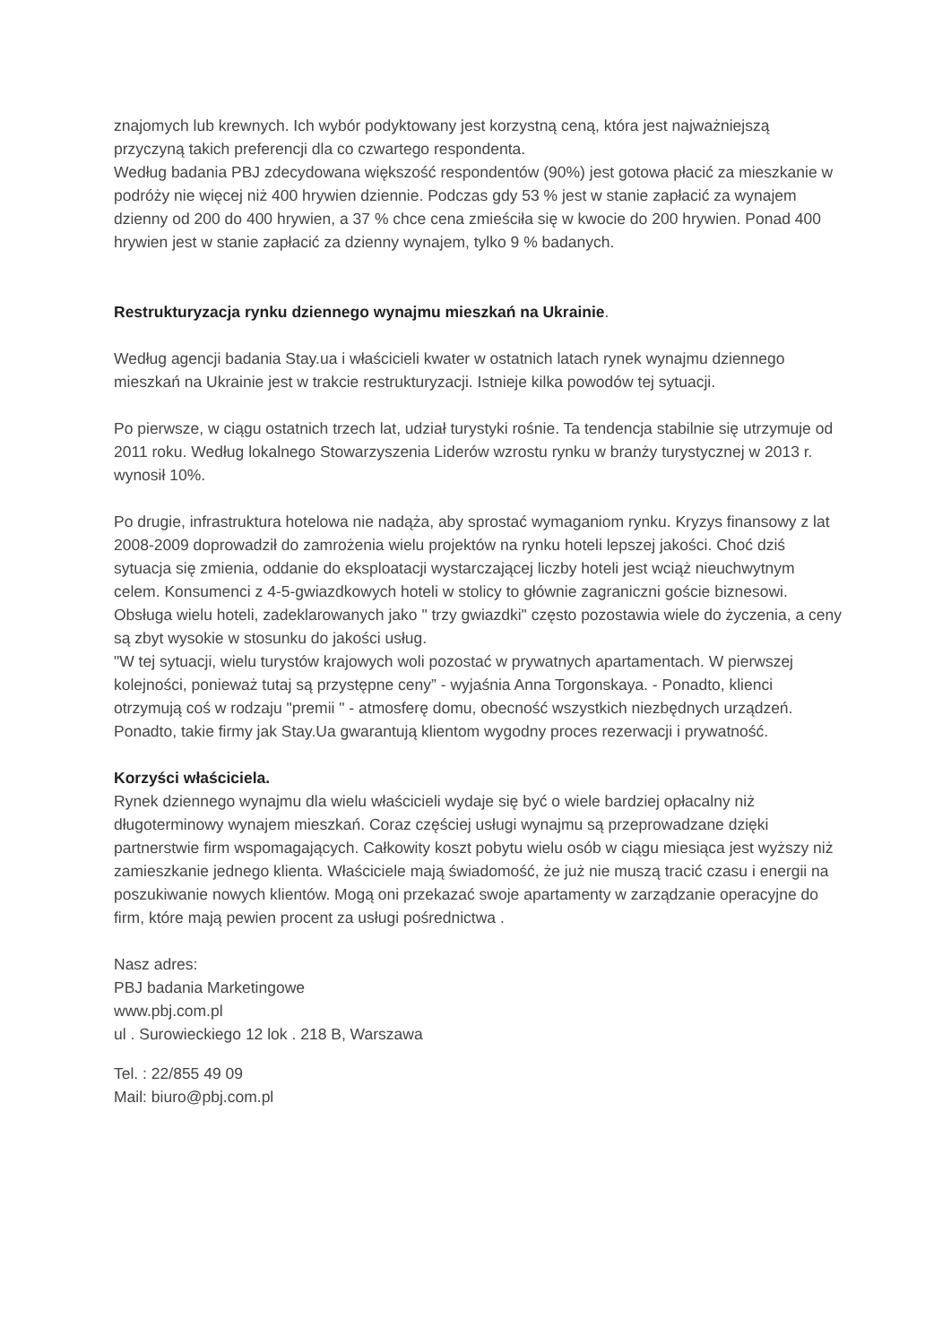znajomych lub krewnych. Ich wybór podyktowany jest korzystną ceną, która jest najważniejszą przyczyną takich preferencji dla co czwartego respondenta.
Według badania PBJ zdecydowana większość respondentów (90%) jest gotowa płacić za mieszkanie w podróży nie więcej niż 400 hrywien dziennie. Podczas gdy 53 % jest w stanie zapłacić za wynajem dzienny od 200 do 400 hrywien, a 37 % chce cena zmieściła się w kwocie do 200 hrywien. Ponad 400 hrywien jest w stanie zapłacić za dzienny wynajem, tylko 9 % badanych.
Restrukturyzacja rynku dziennego wynajmu mieszkań na Ukrainie.
Według agencji badania Stay.ua i właścicieli kwater w ostatnich latach rynek wynajmu dziennego mieszkań na Ukrainie jest w trakcie restrukturyzacji. Istnieje kilka powodów tej sytuacji.
Po pierwsze, w ciągu ostatnich trzech lat, udział turystyki rośnie. Ta tendencja stabilnie się utrzymuje od 2011 roku. Według lokalnego Stowarzyszenia Liderów wzrostu rynku w branży turystycznej w 2013 r. wynosił 10%.
Po drugie, infrastruktura hotelowa nie nadąża, aby sprostać wymaganiom rynku. Kryzys finansowy z lat 2008-2009 doprowadził do zamrożenia wielu projektów na rynku hoteli lepszej jakości. Choć dziś sytuacja się zmienia, oddanie do eksploatacji wystarczającej liczby hoteli jest wciąż nieuchwytnym celem. Konsumenci z 4-5-gwiazdkowych hoteli w stolicy to głównie zagraniczni goście biznesowi. Obsługa wielu hoteli, zadeklarowanych jako " trzy gwiazdki" często pozostawia wiele do życzenia, a ceny są zbyt wysokie w stosunku do jakości usług.
"W tej sytuacji, wielu turystów krajowych woli pozostać w prywatnych apartamentach. W pierwszej kolejności, ponieważ tutaj są przystępne ceny” - wyjaśnia Anna Torgonskaya. - Ponadto, klienci otrzymują coś w rodzaju "premii " - atmosferę domu, obecność wszystkich niezbędnych urządzeń. Ponadto, takie firmy jak Stay.Ua gwarantują klientom wygodny proces rezerwacji i prywatność.
Korzyści właściciela.
Rynek dziennego wynajmu dla wielu właścicieli wydaje się być o wiele bardziej opłacalny niż długoterminowy wynajem mieszkań. Coraz częściej usługi wynajmu są przeprowadzane dzięki partnerstwie firm wspomagających. Całkowity koszt pobytu wielu osób w ciągu miesiąca jest wyższy niż zamieszkanie jednego klienta. Właściciele mają świadomość, że już nie muszą tracić czasu i energii na poszukiwanie nowych klientów. Mogą oni przekazać swoje apartamenty w zarządzanie operacyjne do firm, które mają pewien procent za usługi pośrednictwa .
Nasz adres:
PBJ badania Marketingowe
www.pbj.com.pl
ul . Surowieckiego 12 lok . 218 B, Warszawa
Tel. : 22/855 49 09
Mail: biuro@pbj.com.pl